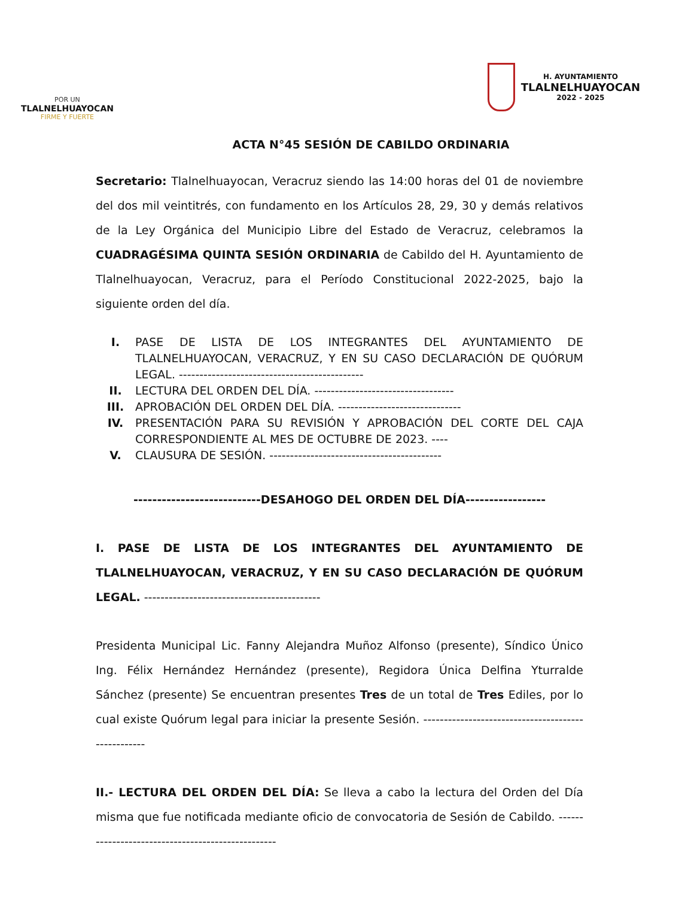POR UN
TLALNELHUAYOCAN
FIRME Y FUERTE
H. AYUNTAMIENTO
TLALNELHUAYOCAN
2022 - 2025
ACTA N°45 SESIÓN DE CABILDO ORDINARIA
Secretario: Tlalnelhuayocan, Veracruz siendo las 14:00 horas del 01 de noviembre del dos mil veintitrés, con fundamento en los Artículos 28, 29, 30 y demás relativos de la Ley Orgánica del Municipio Libre del Estado de Veracruz, celebramos la CUADRAGÉSIMA QUINTA SESIÓN ORDINARIA de Cabildo del H. Ayuntamiento de Tlalnelhuayocan, Veracruz, para el Período Constitucional 2022-2025, bajo la siguiente orden del día.
I. PASE DE LISTA DE LOS INTEGRANTES DEL AYUNTAMIENTO DE TLALNELHUAYOCAN, VERACRUZ, Y EN SU CASO DECLARACIÓN DE QUÓRUM LEGAL. ---------------------------------------------
II. LECTURA DEL ORDEN DEL DÍA. ----------------------------------
III. APROBACIÓN DEL ORDEN DEL DÍA. ------------------------------
IV. PRESENTACIÓN PARA SU REVISIÓN Y APROBACIÓN DEL CORTE DEL CAJA CORRESPONDIENTE AL MES DE OCTUBRE DE 2023. ----
V. CLAUSURA DE SESIÓN. ------------------------------------------
---------------------------DESAHOGO DEL ORDEN DEL DÍA-----------------
I. PASE DE LISTA DE LOS INTEGRANTES DEL AYUNTAMIENTO DE TLALNELHUAYOCAN, VERACRUZ, Y EN SU CASO DECLARACIÓN DE QUÓRUM LEGAL. -------------------------------------------
Presidenta Municipal Lic. Fanny Alejandra Muñoz Alfonso (presente), Síndico Único Ing. Félix Hernández Hernández (presente), Regidora Única Delfina Yturralde Sánchez (presente) Se encuentran presentes Tres de un total de Tres Ediles, por lo cual existe Quórum legal para iniciar la presente Sesión. ---------------------------------------------------
II.- LECTURA DEL ORDEN DEL DÍA: Se lleva a cabo la lectura del Orden del Día misma que fue notificada mediante oficio de convocatoria de Sesión de Cabildo. --------------------------------------------------